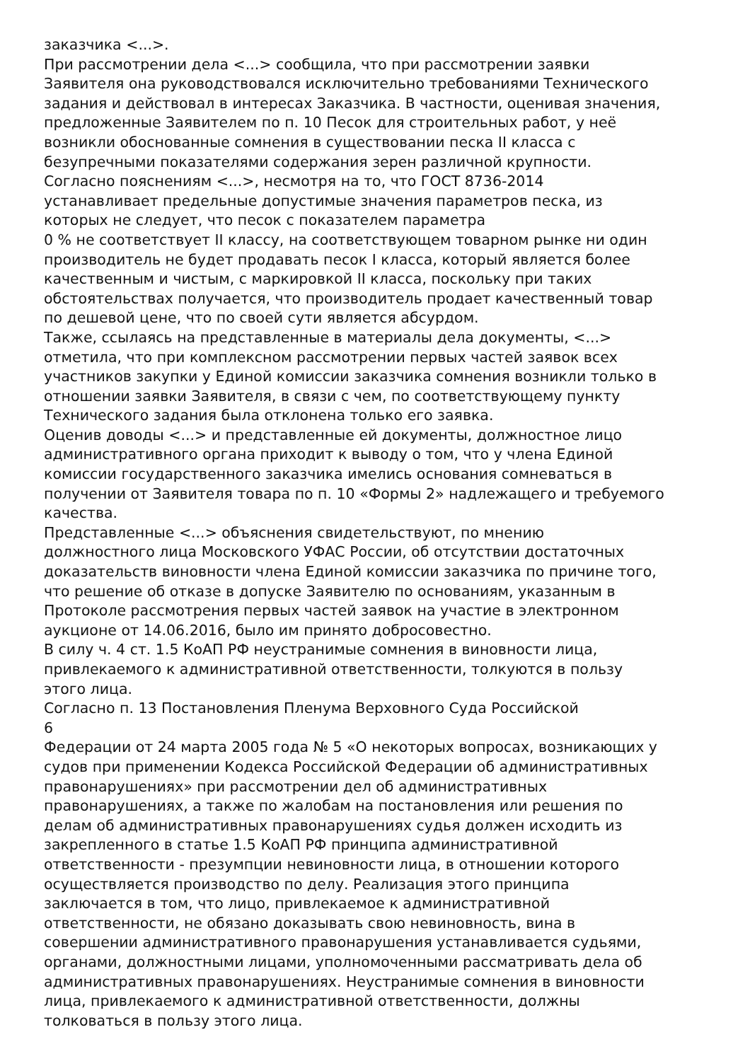заказчика <...>.
При рассмотрении дела <...> сообщила, что при рассмотрении заявки
Заявителя она руководствовался исключительно требованиями Технического
задания и действовал в интересах Заказчика. В частности, оценивая значения,
предложенные Заявителем по п. 10 Песок для строительных работ, у неё
возникли обоснованные сомнения в существовании песка II класса с
безупречными показателями содержания зерен различной крупности.
Согласно пояснениям <...>, несмотря на то, что ГОСТ 8736-2014
устанавливает предельные допустимые значения параметров песка, из
которых не следует, что песок с показателем параметра
0 % не соответствует II классу, на соответствующем товарном рынке ни один
производитель не будет продавать песок I класса, который является более
качественным и чистым, с маркировкой II класса, поскольку при таких
обстоятельствах получается, что производитель продает качественный товар
по дешевой цене, что по своей сути является абсурдом.
Также, ссылаясь на представленные в материалы дела документы, <...>
отметила, что при комплексном рассмотрении первых частей заявок всех
участников закупки у Единой комиссии заказчика сомнения возникли только в
отношении заявки Заявителя, в связи с чем, по соответствующему пункту
Технического задания была отклонена только его заявка.
Оценив доводы <...> и представленные ей документы, должностное лицо
административного органа приходит к выводу о том, что у члена Единой
комиссии государственного заказчика имелись основания сомневаться в
получении от Заявителя товара по п. 10 «Формы 2» надлежащего и требуемого
качества.
Представленные <...> объяснения свидетельствуют, по мнению
должностного лица Московского УФАС России, об отсутствии достаточных
доказательств виновности члена Единой комиссии заказчика по причине того,
что решение об отказе в допуске Заявителю по основаниям, указанным в
Протоколе рассмотрения первых частей заявок на участие в электронном
аукционе от 14.06.2016, было им принято добросовестно.
В силу ч. 4 ст. 1.5 КоАП РФ неустранимые сомнения в виновности лица,
привлекаемого к административной ответственности, толкуются в пользу
этого лица.
Согласно п. 13 Постановления Пленума Верховного Суда Российской
6
Федерации от 24 марта 2005 года № 5 «О некоторых вопросах, возникающих у
судов при применении Кодекса Российской Федерации об административных
правонарушениях» при рассмотрении дел об административных
правонарушениях, а также по жалобам на постановления или решения по
делам об административных правонарушениях судья должен исходить из
закрепленного в статье 1.5 КоАП РФ принципа административной
ответственности - презумпции невиновности лица, в отношении которого
осуществляется производство по делу. Реализация этого принципа
заключается в том, что лицо, привлекаемое к административной
ответственности, не обязано доказывать свою невиновность, вина в
совершении административного правонарушения устанавливается судьями,
органами, должностными лицами, уполномоченными рассматривать дела об
административных правонарушениях. Неустранимые сомнения в виновности
лица, привлекаемого к административной ответственности, должны
толковаться в пользу этого лица.